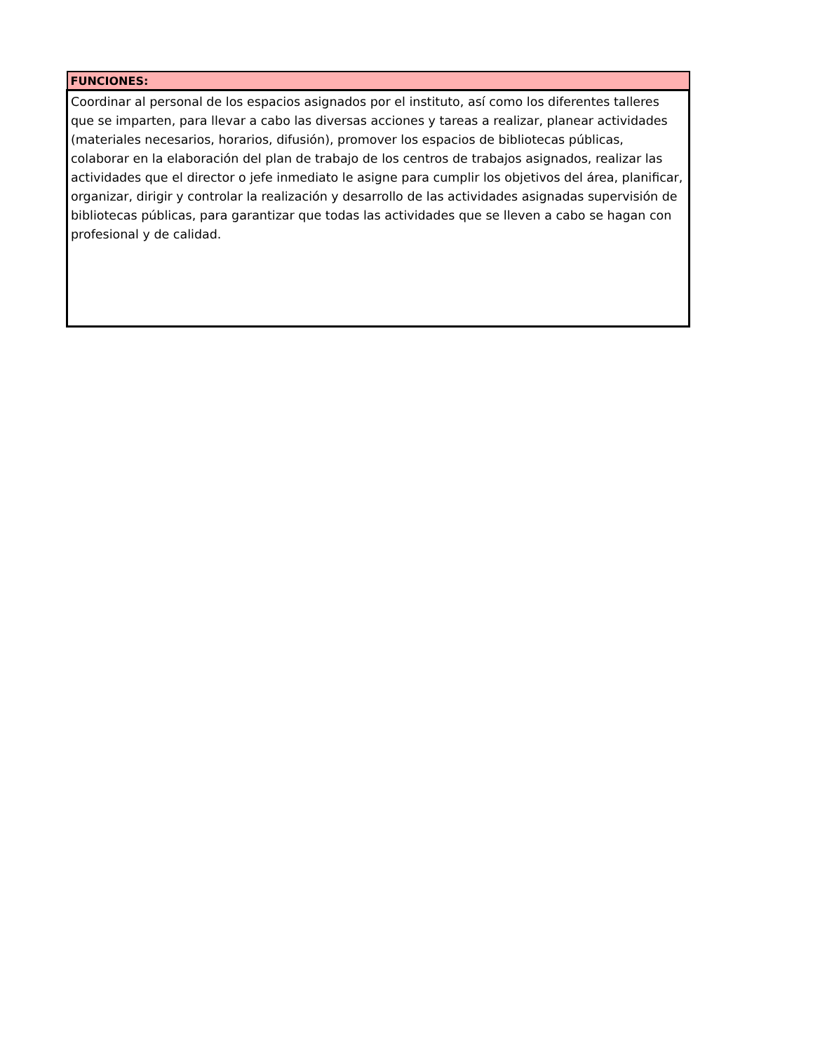| FUNCIONES: |
| --- |
| Coordinar al personal de los espacios asignados por el instituto, así como los diferentes talleres que se imparten, para llevar a cabo las diversas acciones y tareas a realizar, planear actividades (materiales necesarios, horarios, difusión), promover los espacios de bibliotecas públicas, colaborar en la elaboración del plan de trabajo de los centros de trabajos asignados, realizar las actividades que el director o jefe inmediato le asigne para cumplir los objetivos del área, planificar, organizar, dirigir y controlar la realización y desarrollo de las actividades asignadas supervisión de bibliotecas públicas, para garantizar que todas las actividades que se lleven a cabo se hagan con profesional y de calidad. |